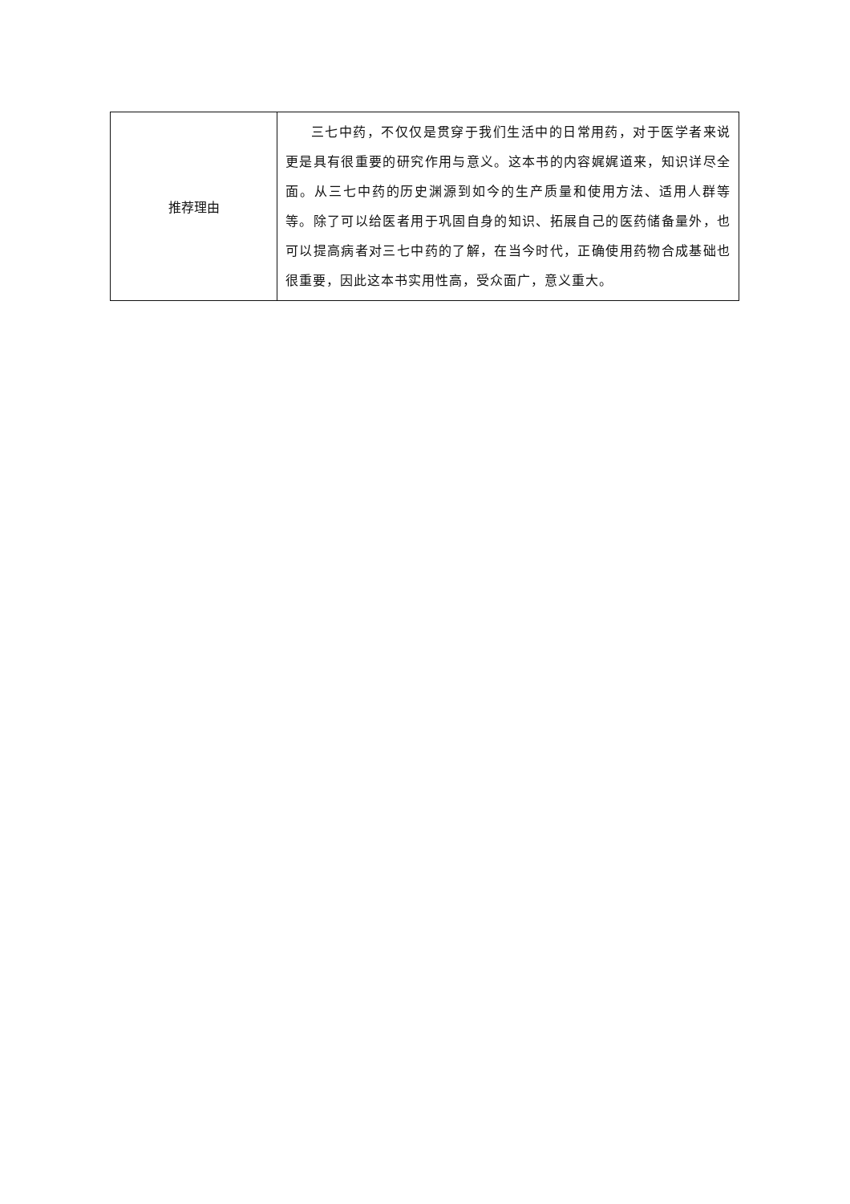| 推荐理由 | 三七中药，不仅仅是贯穿于我们生活中的日常用药，对于医学者来说更是具有很重要的研究作用与意义。这本书的内容娓娓道来，知识详尽全面。从三七中药的历史渊源到如今的生产质量和使用方法、适用人群等等。除了可以给医者用于巩固自身的知识、拓展自己的医药储备量外，也可以提高病者对三七中药的了解，在当今时代，正确使用药物合成基础也很重要，因此这本书实用性高，受众面广，意义重大。 |